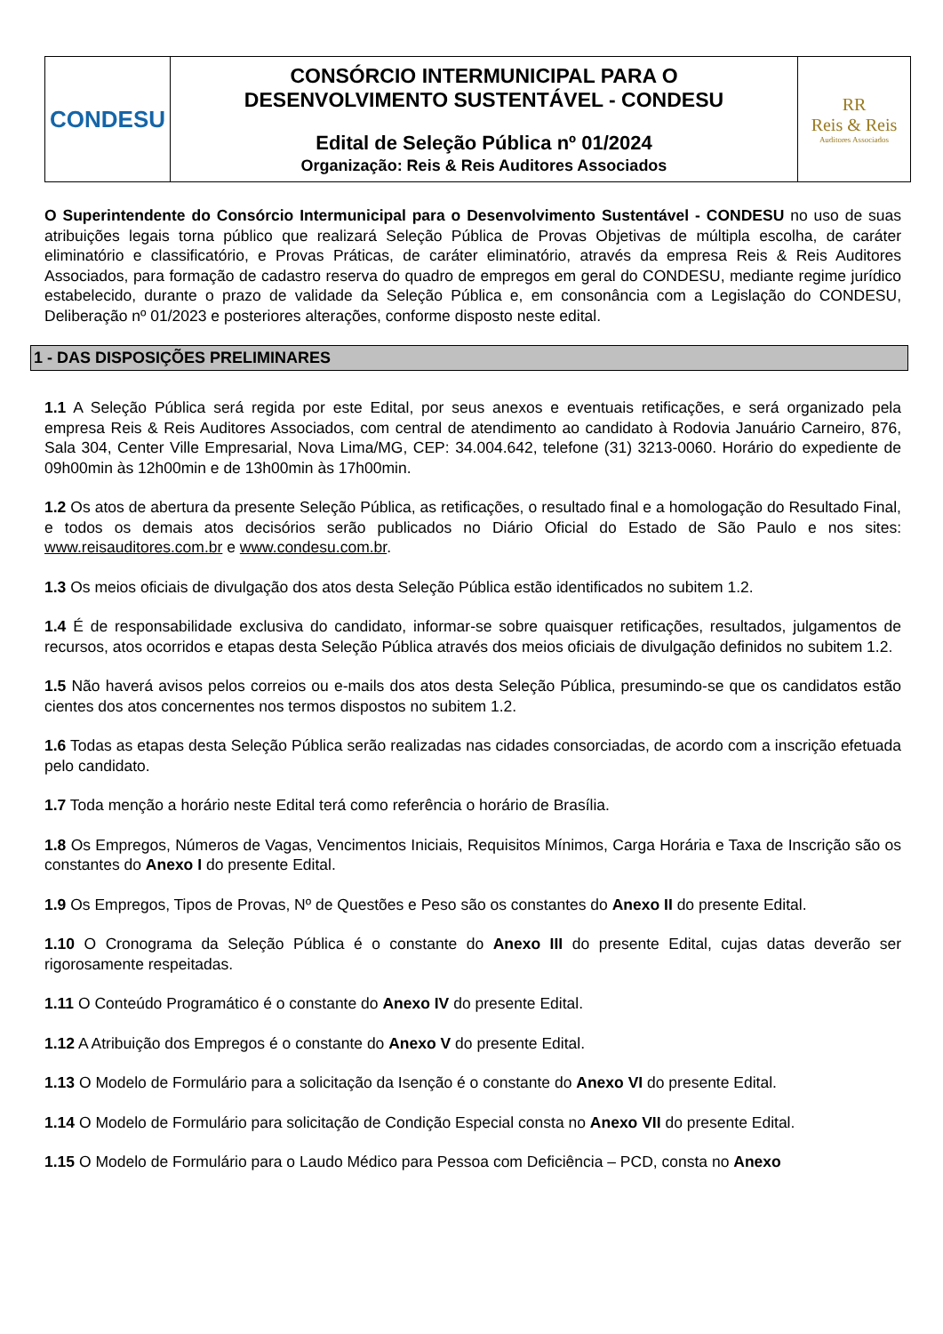| CONDESU | CONSÓRCIO INTERMUNICIPAL PARA O DESENVOLVIMENTO SUSTENTÁVEL - CONDESU Edital de Seleção Pública nº 01/2024 Organização: Reis & Reis Auditores Associados | RR Reis & Reis Auditores Associados |
O Superintendente do Consórcio Intermunicipal para o Desenvolvimento Sustentável - CONDESU no uso de suas atribuições legais torna público que realizará Seleção Pública de Provas Objetivas de múltipla escolha, de caráter eliminatório e classificatório, e Provas Práticas, de caráter eliminatório, através da empresa Reis & Reis Auditores Associados, para formação de cadastro reserva do quadro de empregos em geral do CONDESU, mediante regime jurídico estabelecido, durante o prazo de validade da Seleção Pública e, em consonância com a Legislação do CONDESU, Deliberação nº 01/2023 e posteriores alterações, conforme disposto neste edital.
1 - DAS DISPOSIÇÕES PRELIMINARES
1.1 A Seleção Pública será regida por este Edital, por seus anexos e eventuais retificações, e será organizado pela empresa Reis & Reis Auditores Associados, com central de atendimento ao candidato à Rodovia Januário Carneiro, 876, Sala 304, Center Ville Empresarial, Nova Lima/MG, CEP: 34.004.642, telefone (31) 3213-0060. Horário do expediente de 09h00min às 12h00min e de 13h00min às 17h00min.
1.2 Os atos de abertura da presente Seleção Pública, as retificações, o resultado final e a homologação do Resultado Final, e todos os demais atos decisórios serão publicados no Diário Oficial do Estado de São Paulo e nos sites: www.reisauditores.com.br e www.condesu.com.br.
1.3 Os meios oficiais de divulgação dos atos desta Seleção Pública estão identificados no subitem 1.2.
1.4 É de responsabilidade exclusiva do candidato, informar-se sobre quaisquer retificações, resultados, julgamentos de recursos, atos ocorridos e etapas desta Seleção Pública através dos meios oficiais de divulgação definidos no subitem 1.2.
1.5 Não haverá avisos pelos correios ou e-mails dos atos desta Seleção Pública, presumindo-se que os candidatos estão cientes dos atos concernentes nos termos dispostos no subitem 1.2.
1.6 Todas as etapas desta Seleção Pública serão realizadas nas cidades consorciadas, de acordo com a inscrição efetuada pelo candidato.
1.7 Toda menção a horário neste Edital terá como referência o horário de Brasília.
1.8 Os Empregos, Números de Vagas, Vencimentos Iniciais, Requisitos Mínimos, Carga Horária e Taxa de Inscrição são os constantes do Anexo I do presente Edital.
1.9 Os Empregos, Tipos de Provas, Nº de Questões e Peso são os constantes do Anexo II do presente Edital.
1.10 O Cronograma da Seleção Pública é o constante do Anexo III do presente Edital, cujas datas deverão ser rigorosamente respeitadas.
1.11 O Conteúdo Programático é o constante do Anexo IV do presente Edital.
1.12 A Atribuição dos Empregos é o constante do Anexo V do presente Edital.
1.13 O Modelo de Formulário para a solicitação da Isenção é o constante do Anexo VI do presente Edital.
1.14 O Modelo de Formulário para solicitação de Condição Especial consta no Anexo VII do presente Edital.
1.15 O Modelo de Formulário para o Laudo Médico para Pessoa com Deficiência – PCD, consta no Anexo